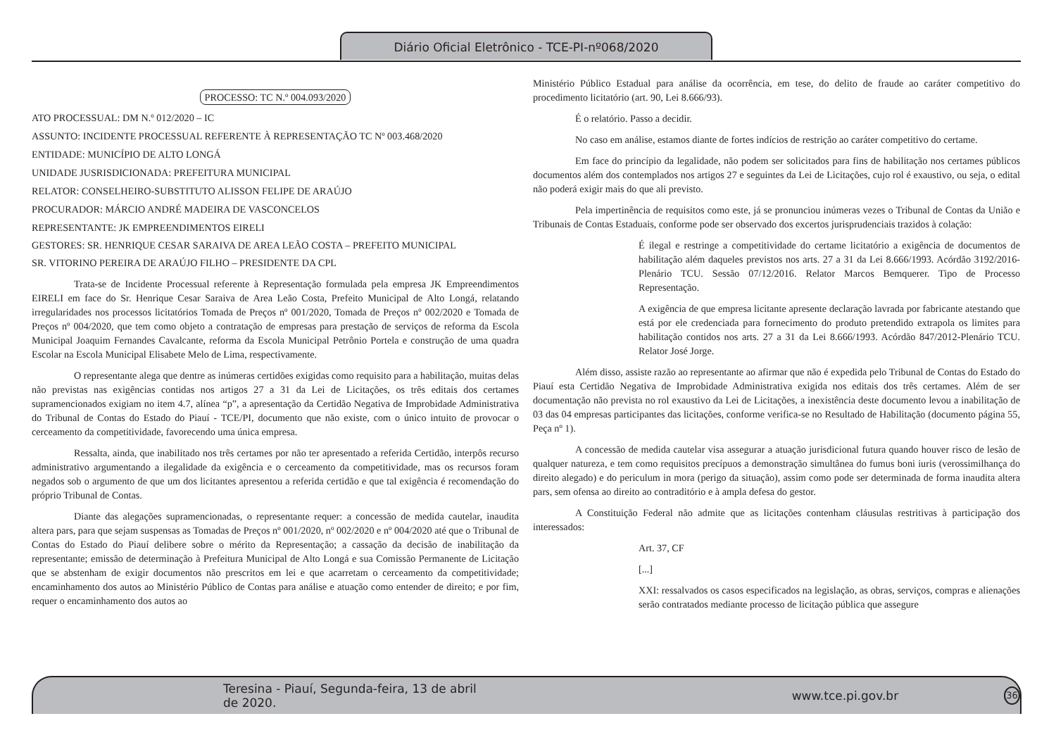Diário Oficial Eletrônico - TCE-PI-nº068/2020
PROCESSO: TC N.º 004.093/2020
ATO PROCESSUAL: DM N.º 012/2020 – IC
ASSUNTO: INCIDENTE PROCESSUAL REFERENTE À REPRESENTAÇÃO TC Nº 003.468/2020
ENTIDADE: MUNICÍPIO DE ALTO LONGÁ
UNIDADE JUSRISDICIONADA: PREFEITURA MUNICIPAL
RELATOR: CONSELHEIRO-SUBSTITUTO ALISSON FELIPE DE ARAÚJO
PROCURADOR: MÁRCIO ANDRÉ MADEIRA DE VASCONCELOS
REPRESENTANTE: JK EMPREENDIMENTOS EIRELI
GESTORES: SR. HENRIQUE CESAR SARAIVA DE AREA LEÃO COSTA – PREFEITO MUNICIPAL
SR. VITORINO PEREIRA DE ARAÚJO FILHO – PRESIDENTE DA CPL
Trata-se de Incidente Processual referente à Representação formulada pela empresa JK Empreendimentos EIRELI em face do Sr. Henrique Cesar Saraiva de Area Leão Costa, Prefeito Municipal de Alto Longá, relatando irregularidades nos processos licitatórios Tomada de Preços nº 001/2020, Tomada de Preços nº 002/2020 e Tomada de Preços nº 004/2020, que tem como objeto a contratação de empresas para prestação de serviços de reforma da Escola Municipal Joaquim Fernandes Cavalcante, reforma da Escola Municipal Petrônio Portela e construção de uma quadra Escolar na Escola Municipal Elisabete Melo de Lima, respectivamente.
O representante alega que dentre as inúmeras certidões exigidas como requisito para a habilitação, muitas delas não previstas nas exigências contidas nos artigos 27 a 31 da Lei de Licitações, os três editais dos certames supramencionados exigiam no item 4.7, alínea “p”, a apresentação da Certidão Negativa de Improbidade Administrativa do Tribunal de Contas do Estado do Piauí - TCE/PI, documento que não existe, com o único intuito de provocar o cerceamento da competitividade, favorecendo uma única empresa.
Ressalta, ainda, que inabilitado nos três certames por não ter apresentado a referida Certidão, interpôs recurso administrativo argumentando a ilegalidade da exigência e o cerceamento da competitividade, mas os recursos foram negados sob o argumento de que um dos licitantes apresentou a referida certidão e que tal exigência é recomendação do próprio Tribunal de Contas.
Diante das alegações supramencionadas, o representante requer: a concessão de medida cautelar, inaudita altera pars, para que sejam suspensas as Tomadas de Preços nº 001/2020, nº 002/2020 e nº 004/2020 até que o Tribunal de Contas do Estado do Piauí delibere sobre o mérito da Representação; a cassação da decisão de inabilitação da representante; emissão de determinação à Prefeitura Municipal de Alto Longá e sua Comissão Permanente de Licitação que se abstenham de exigir documentos não prescritos em lei e que acarretam o cerceamento da competitividade; encaminhamento dos autos ao Ministério Público de Contas para análise e atuação como entender de direito; e por fim, requer o encaminhamento dos autos ao
Ministério Público Estadual para análise da ocorrência, em tese, do delito de fraude ao caráter competitivo do procedimento licitatório (art. 90, Lei 8.666/93).
É o relatório. Passo a decidir.
No caso em análise, estamos diante de fortes indícios de restrição ao caráter competitivo do certame.
Em face do princípio da legalidade, não podem ser solicitados para fins de habilitação nos certames públicos documentos além dos contemplados nos artigos 27 e seguintes da Lei de Licitações, cujo rol é exaustivo, ou seja, o edital não poderá exigir mais do que ali previsto.
Pela impertinência de requisitos como este, já se pronunciou inúmeras vezes o Tribunal de Contas da União e Tribunais de Contas Estaduais, conforme pode ser observado dos excertos jurisprudenciais trazidos à colação:
É ilegal e restringe a competitividade do certame licitatório a exigência de documentos de habilitação além daqueles previstos nos arts. 27 a 31 da Lei 8.666/1993. Acórdão 3192/2016-Plenário TCU. Sessão 07/12/2016. Relator Marcos Bemquerer. Tipo de Processo Representação.
A exigência de que empresa licitante apresente declaração lavrada por fabricante atestando que está por ele credenciada para fornecimento do produto pretendido extrapola os limites para habilitação contidos nos arts. 27 a 31 da Lei 8.666/1993. Acórdão 847/2012-Plenário TCU. Relator José Jorge.
Além disso, assiste razão ao representante ao afirmar que não é expedida pelo Tribunal de Contas do Estado do Piauí esta Certidão Negativa de Improbidade Administrativa exigida nos editais dos três certames. Além de ser documentação não prevista no rol exaustivo da Lei de Licitações, a inexistência deste documento levou a inabilitação de 03 das 04 empresas participantes das licitações, conforme verifica-se no Resultado de Habilitação (documento página 55, Peça nº 1).
A concessão de medida cautelar visa assegurar a atuação jurisdicional futura quando houver risco de lesão de qualquer natureza, e tem como requisitos precípuos a demonstração simultânea do fumus boni iuris (verossimilhança do direito alegado) e do periculum in mora (perigo da situação), assim como pode ser determinada de forma inaudita altera pars, sem ofensa ao direito ao contraditório e à ampla defesa do gestor.
A Constituição Federal não admite que as licitações contenham cláusulas restritivas à participação dos interessados:
Art. 37, CF
[...]
XXI: ressalvados os casos especificados na legislação, as obras, serviços, compras e alienações serão contratados mediante processo de licitação pública que assegure
Teresina - Piauí, Segunda-feira, 13 de abril de 2020. www.tce.pi.gov.br 36